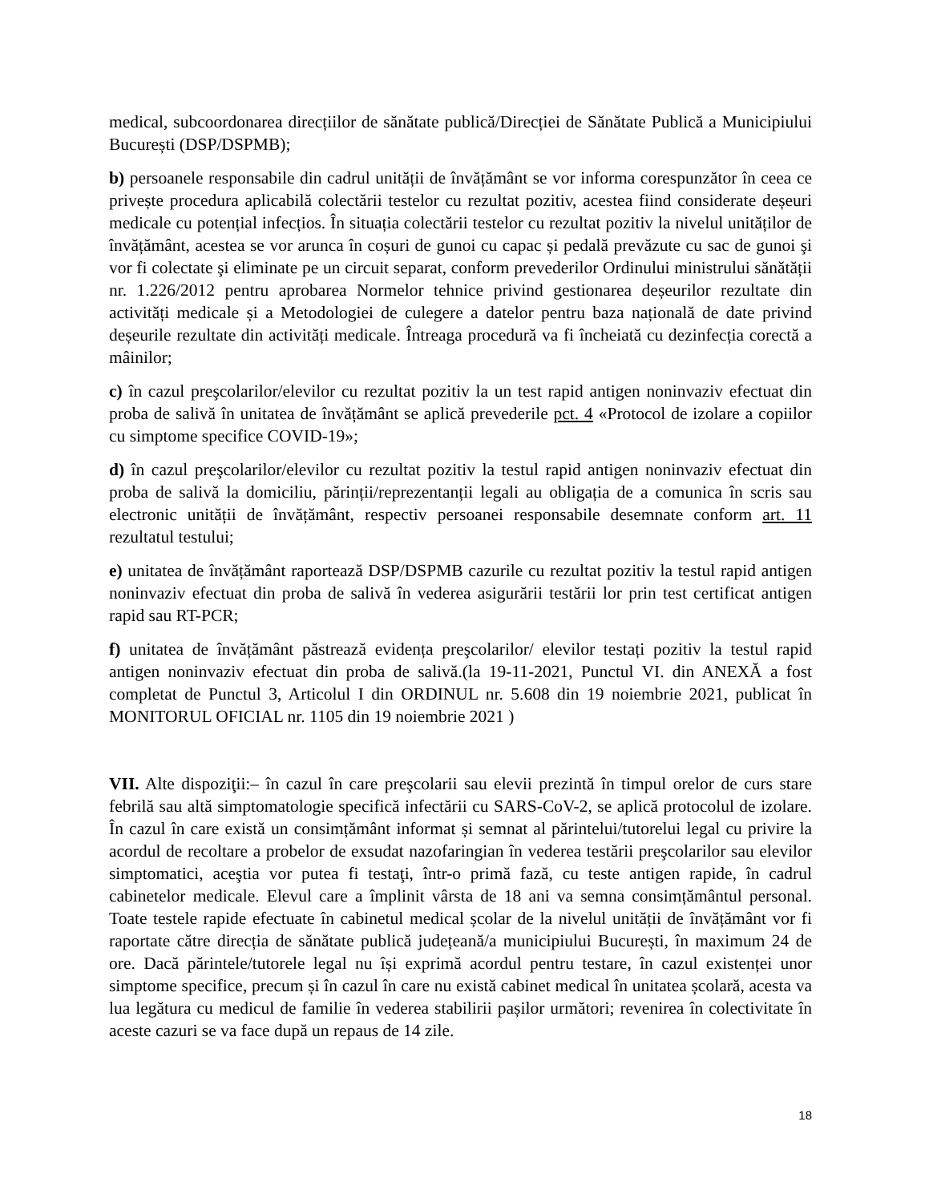medical, subcoordonarea direcțiilor de sănătate publică/Direcției de Sănătate Publică a Municipiului București (DSP/DSPMB);
b) persoanele responsabile din cadrul unității de învățământ se vor informa corespunzător în ceea ce privește procedura aplicabilă colectării testelor cu rezultat pozitiv, acestea fiind considerate deșeuri medicale cu potențial infecțios. În situația colectării testelor cu rezultat pozitiv la nivelul unităților de învățământ, acestea se vor arunca în coșuri de gunoi cu capac și pedală prevăzute cu sac de gunoi şi vor fi colectate şi eliminate pe un circuit separat, conform prevederilor Ordinului ministrului sănătății nr. 1.226/2012 pentru aprobarea Normelor tehnice privind gestionarea deșeurilor rezultate din activități medicale și a Metodologiei de culegere a datelor pentru baza națională de date privind deșeurile rezultate din activități medicale. Întreaga procedură va fi încheiată cu dezinfecția corectă a mâinilor;
c) în cazul preşcolarilor/elevilor cu rezultat pozitiv la un test rapid antigen noninvaziv efectuat din proba de salivă în unitatea de învățământ se aplică prevederile pct. 4 «Protocol de izolare a copiilor cu simptome specifice COVID-19»;
d) în cazul preşcolarilor/elevilor cu rezultat pozitiv la testul rapid antigen noninvaziv efectuat din proba de salivă la domiciliu, părinții/reprezentanții legali au obligația de a comunica în scris sau electronic unității de învățământ, respectiv persoanei responsabile desemnate conform art. 11 rezultatul testului;
e) unitatea de învățământ raportează DSP/DSPMB cazurile cu rezultat pozitiv la testul rapid antigen noninvaziv efectuat din proba de salivă în vederea asigurării testării lor prin test certificat antigen rapid sau RT-PCR;
f) unitatea de învățământ păstrează evidența preşcolarilor/ elevilor testați pozitiv la testul rapid antigen noninvaziv efectuat din proba de salivă.(la 19-11-2021, Punctul VI. din ANEXĂ a fost completat de Punctul 3, Articolul I din ORDINUL nr. 5.608 din 19 noiembrie 2021, publicat în MONITORUL OFICIAL nr. 1105 din 19 noiembrie 2021 )
VII. Alte dispoziţii:– în cazul în care preşcolarii sau elevii prezintă în timpul orelor de curs stare febrilă sau altă simptomatologie specifică infectării cu SARS-CoV-2, se aplică protocolul de izolare. În cazul în care există un consimțământ informat și semnat al părintelui/tutorelui legal cu privire la acordul de recoltare a probelor de exsudat nazofaringian în vederea testării preşcolarilor sau elevilor simptomatici, aceştia vor putea fi testaţi, într-o primă fază, cu teste antigen rapide, în cadrul cabinetelor medicale. Elevul care a împlinit vârsta de 18 ani va semna consimțământul personal. Toate testele rapide efectuate în cabinetul medical școlar de la nivelul unității de învățământ vor fi raportate către direcția de sănătate publică județeană/a municipiului București, în maximum 24 de ore. Dacă părintele/tutorele legal nu își exprimă acordul pentru testare, în cazul existenței unor simptome specifice, precum și în cazul în care nu există cabinet medical în unitatea școlară, acesta va lua legătura cu medicul de familie în vederea stabilirii pașilor următori; revenirea în colectivitate în aceste cazuri se va face după un repaus de 14 zile.
18